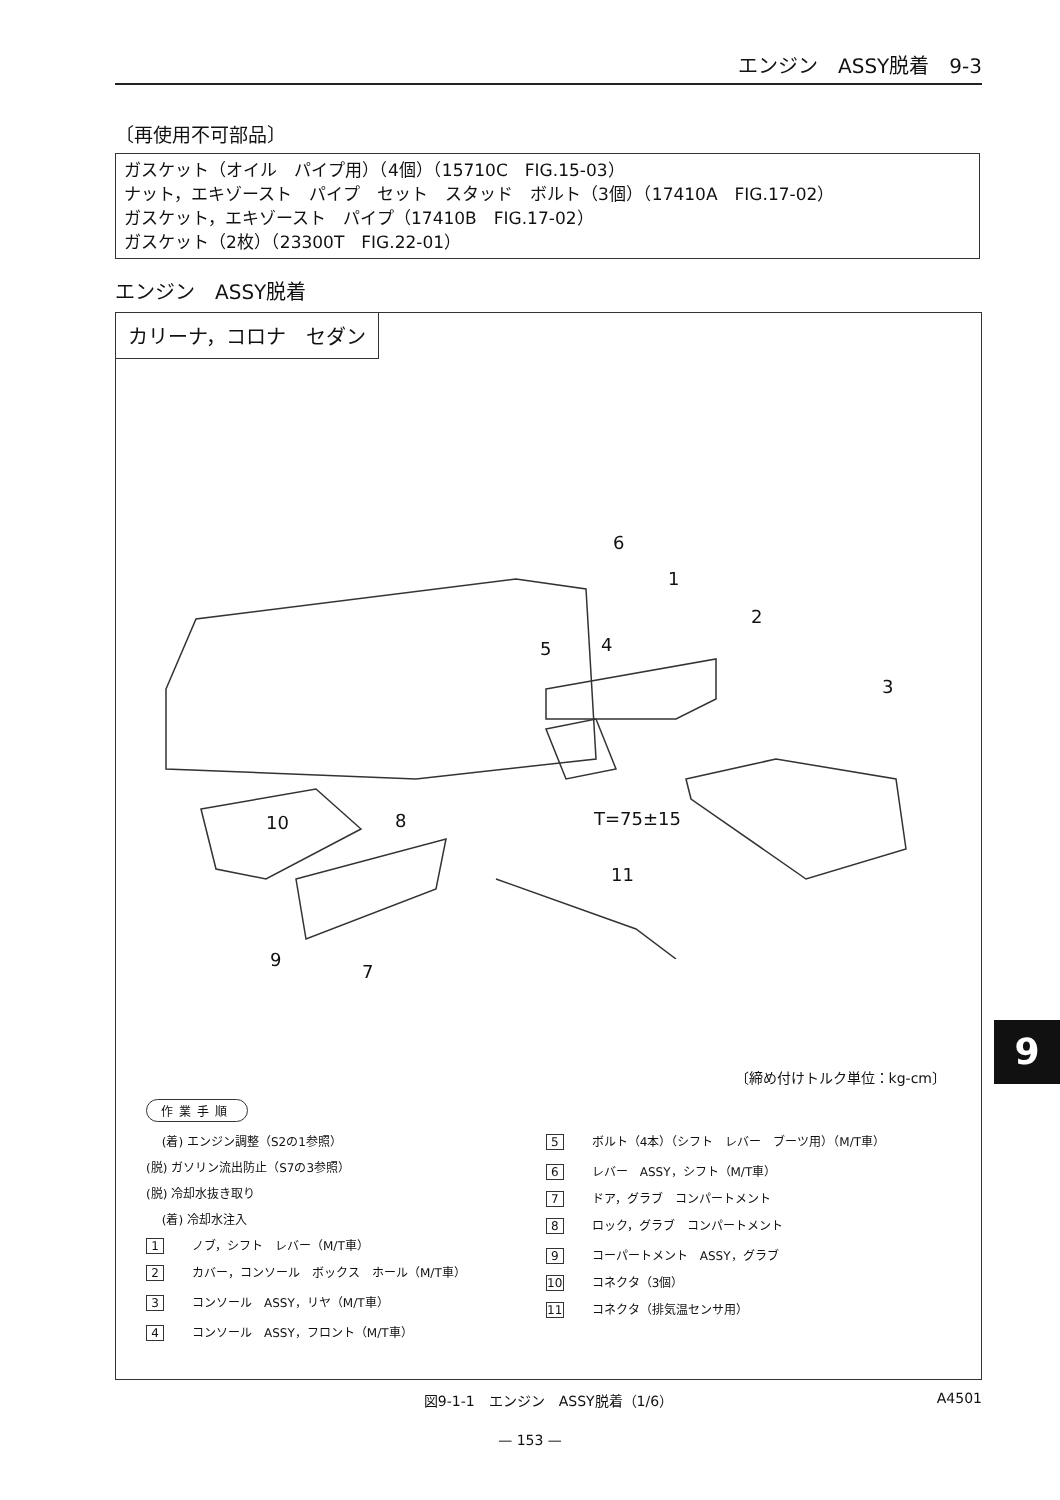エンジン　ASSY脱着　9-3
〔再使用不可部品〕
ガスケット（オイル　パイプ用）（4個）（15710C　FIG.15-03）
ナット，エキゾースト　パイプ　セット　スタッド　ボルト（3個）（17410A　FIG.17-02）
ガスケット，エキゾースト　パイプ（17410B　FIG.17-02）
ガスケット（2枚）（23300T　FIG.22-01）
エンジン　ASSY脱着
カリーナ，コロナ　セダン
6
1
2
3
4
5
10
8
T=75±15
11
9
7
〔締め付けトルク単位：kg-cm〕
作業手順
　 (着) エンジン調整（S2の1参照）
(脱) ガソリン流出防止（S7の3参照）
(脱) 冷却水抜き取り
　 (着) 冷却水注入
1 ノブ，シフト　レバー（M/T車）
2 カバー，コンソール　ボックス　ホール（M/T車）
3 コンソール　ASSY，リヤ（M/T車）
4 コンソール　ASSY，フロント（M/T車）
5 ボルト（4本）（シフト　レバー　ブーツ用）（M/T車）
6 レバー　ASSY，シフト（M/T車）
7 ドア，グラブ　コンパートメント
8 ロック，グラブ　コンパートメント
9 コーパートメント　ASSY，グラブ
10 コネクタ（3個）
11 コネクタ（排気温センサ用）
図9-1-1　エンジン　ASSY脱着（1/6） A4501
— 153 —
9